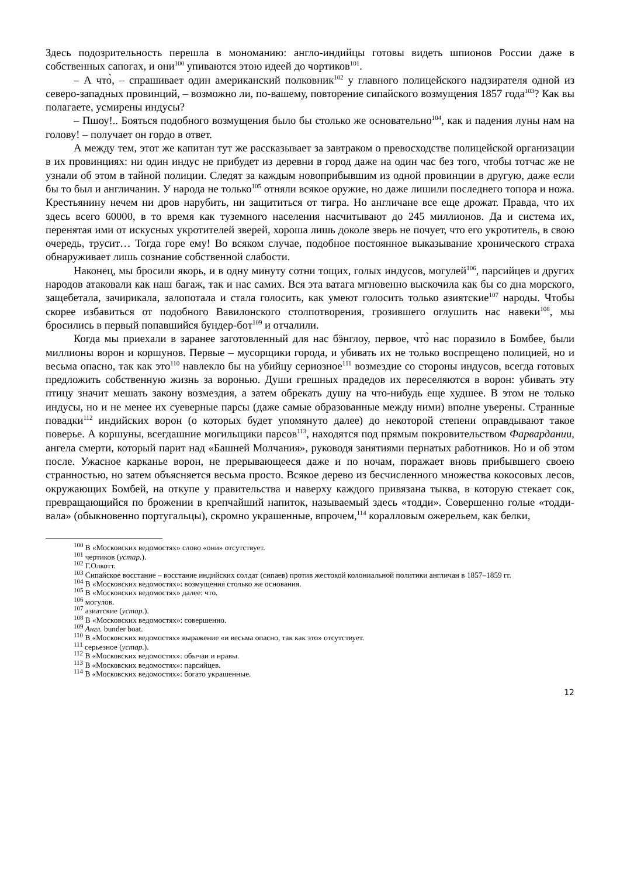Здесь подозрительность перешла в мономанию: англо-индийцы готовы видеть шпионов России даже в собственных сапогах, и они<sup>100</sup> упиваются этою идеей до чортиков<sup>101</sup>.
– А что̀, – спрашивает один американский полковник<sup>102</sup> у главного полицейского надзирателя одной из северо-западных провинций, – возможно ли, по-вашему, повторение сипайского возмущения 1857 года<sup>103</sup>? Как вы полагаете, усмирены индусы?
– Пшоу!.. Бояться подобного возмущения было бы столько же основательно<sup>104</sup>, как и падения луны нам на голову! – получает он гордо в ответ.
А между тем, этот же капитан тут же рассказывает за завтраком о превосходстве полицейской организации в их провинциях: ни один индус не прибудет из деревни в город даже на один час без того, чтобы тотчас же не узнали об этом в тайной полиции. Следят за каждым новоприбывшим из одной провинции в другую, даже если бы то был и англичанин. У народа не только<sup>105</sup> отняли всякое оружие, но даже лишили последнего топора и ножа. Крестьянину нечем ни дров нарубить, ни защититься от тигра. Но англичане все еще дрожат. Правда, что их здесь всего 60000, в то время как туземного населения насчитывают до 245 миллионов. Да и система их, перенятая ими от искусных укротителей зверей, хороша лишь доколе зверь не почует, что его укротитель, в свою очередь, трусит… Тогда горе ему! Во всяком случае, подобное постоянное выказывание хронического страха обнаруживает лишь сознание собственной слабости.
Наконец, мы бросили якорь, и в одну минуту сотни тощих, голых индусов, могулей<sup>106</sup>, парсийцев и других народов атаковали как наш багаж, так и нас самих. Вся эта ватага мгновенно выскочила как бы со дна морского, защебетала, зачирикала, залопотала и стала голосить, как умеют голосить только азиятские<sup>107</sup> народы. Чтобы скорее избавиться от подобного Вавилонского столпотворения, грозившего оглушить нас навеки<sup>108</sup>, мы бросились в первый попавшийся бундер-бот<sup>109</sup> и отчалили.
Когда мы приехали в заранее заготовленный для нас бӭнглоу, первое, что̀ нас поразило в Бомбее, были миллионы ворон и коршунов. Первые – мусорщики города, и убивать их не только воспрещено полицией, но и весьма опасно, так как это<sup>110</sup> навлекло бы на убийцу сериозное<sup>111</sup> возмездие со стороны индусов, всегда готовых предложить собственную жизнь за воронью. Души грешных прадедов их переселяются в ворон: убивать эту птицу значит мешать закону возмездия, а затем обрекать душу на что-нибудь еще худшее. В этом не только индусы, но и не менее их суеверные парсы (даже самые образованные между ними) вполне уверены. Странные повадки<sup>112</sup> индийских ворон (о которых будет упомянуто далее) до некоторой степени оправдывают такое поверье. А коршуны, всегдашние могильщики парсов<sup>113</sup>, находятся под прямым покровительством Фарвардании, ангела смерти, который парит над «Башней Молчания», руководя занятиями пернатых работников. Но и об этом после. Ужасное карканье ворон, не прерывающееся даже и по ночам, поражает вновь прибывшего своею странностью, но затем объясняется весьма просто. Всякое дерево из бесчисленного множества кокосовых лесов, окружающих Бомбей, на откупе у правительства и наверху каждого привязана тыква, в которую стекает сок, превращающийся по брожении в крепчайший напиток, называемый здесь «тодди». Совершенно голые «тодди-вала» (обыкновенно португальцы), скромно украшенные, впрочем,<sup>114</sup> коралловым ожерельем, как белки,
<sup>100</sup> В «Московских ведомостях» слово «они» отсутствует.
<sup>101</sup> чертиков (устар.).
<sup>102</sup> Г.Олкотт.
<sup>103</sup> Сипайское восстание – восстание индийских солдат (сипаев) против жестокой колониальной политики англичан в 1857–1859 гг.
<sup>104</sup> В «Московских ведомостях»: возмущения столько же основания.
<sup>105</sup> В «Московских ведомостях» далее: что.
<sup>106</sup> могулов.
<sup>107</sup> азиатские (устар.).
<sup>108</sup> В «Московских ведомостях»: совершенно.
<sup>109</sup> Англ. bunder boat.
<sup>110</sup> В «Московских ведомостях» выражение «и весьма опасно, так как это» отсутствует.
<sup>111</sup> серьезное (устар.).
<sup>112</sup> В «Московских ведомостях»: обычаи и нравы.
<sup>113</sup> В «Московских ведомостях»: парсийцев.
<sup>114</sup> В «Московских ведомостях»: богато украшенные.
12